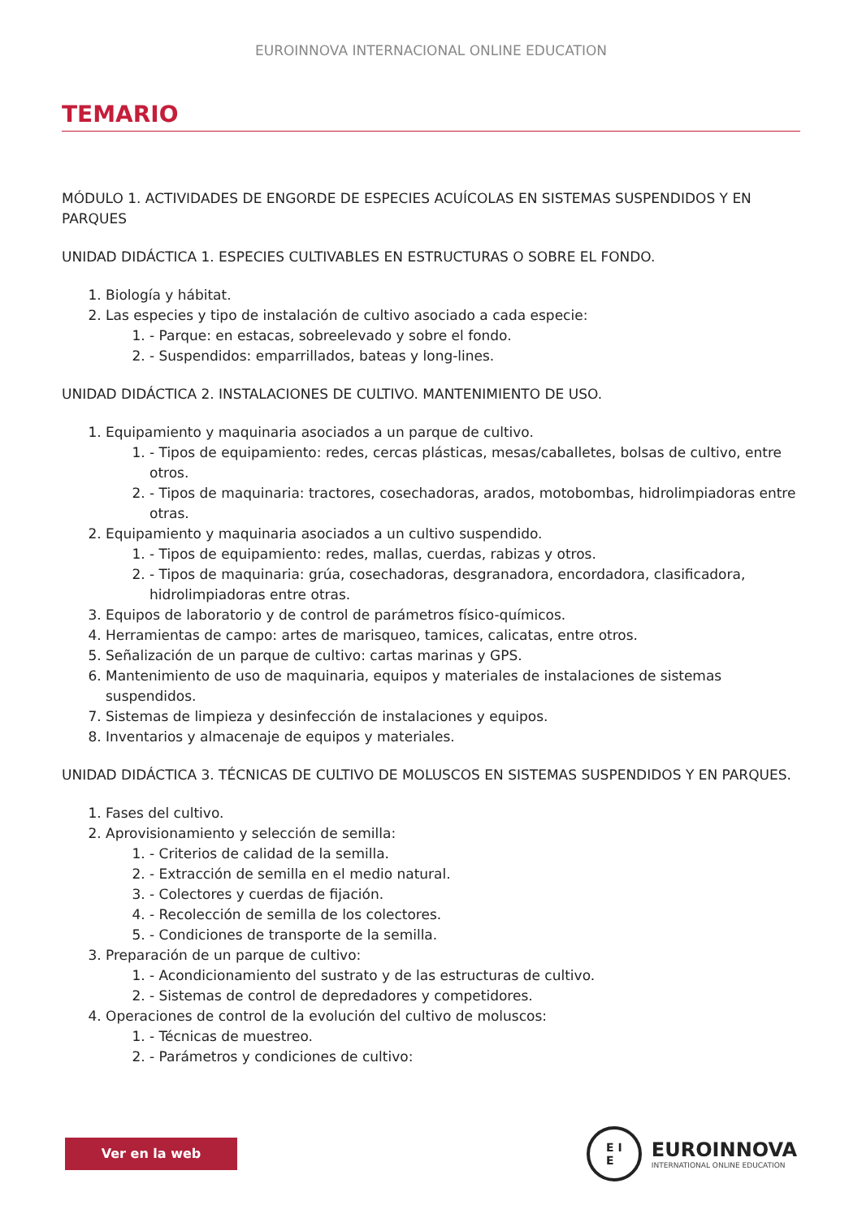EUROINNOVA INTERNACIONAL ONLINE EDUCATION
TEMARIO
MÓDULO 1. ACTIVIDADES DE ENGORDE DE ESPECIES ACUÍCOLAS EN SISTEMAS SUSPENDIDOS Y EN PARQUES
UNIDAD DIDÁCTICA 1. ESPECIES CULTIVABLES EN ESTRUCTURAS O SOBRE EL FONDO.
1. Biología y hábitat.
2. Las especies y tipo de instalación de cultivo asociado a cada especie:
1. - Parque: en estacas, sobreelevado y sobre el fondo.
2. - Suspendidos: emparrillados, bateas y long-lines.
UNIDAD DIDÁCTICA 2. INSTALACIONES DE CULTIVO. MANTENIMIENTO DE USO.
1. Equipamiento y maquinaria asociados a un parque de cultivo.
1. - Tipos de equipamiento: redes, cercas plásticas, mesas/caballetes, bolsas de cultivo, entre otros.
2. - Tipos de maquinaria: tractores, cosechadoras, arados, motobombas, hidrolimpiadoras entre otras.
2. Equipamiento y maquinaria asociados a un cultivo suspendido.
1. - Tipos de equipamiento: redes, mallas, cuerdas, rabizas y otros.
2. - Tipos de maquinaria: grúa, cosechadoras, desgranadora, encordadora, clasificadora, hidrolimpiadoras entre otras.
3. Equipos de laboratorio y de control de parámetros físico-químicos.
4. Herramientas de campo: artes de marisqueo, tamices, calicatas, entre otros.
5. Señalización de un parque de cultivo: cartas marinas y GPS.
6. Mantenimiento de uso de maquinaria, equipos y materiales de instalaciones de sistemas suspendidos.
7. Sistemas de limpieza y desinfección de instalaciones y equipos.
8. Inventarios y almacenaje de equipos y materiales.
UNIDAD DIDÁCTICA 3. TÉCNICAS DE CULTIVO DE MOLUSCOS EN SISTEMAS SUSPENDIDOS Y EN PARQUES.
1. Fases del cultivo.
2. Aprovisionamiento y selección de semilla:
1. - Criterios de calidad de la semilla.
2. - Extracción de semilla en el medio natural.
3. - Colectores y cuerdas de fijación.
4. - Recolección de semilla de los colectores.
5. - Condiciones de transporte de la semilla.
3. Preparación de un parque de cultivo:
1. - Acondicionamiento del sustrato y de las estructuras de cultivo.
2. - Sistemas de control de depredadores y competidores.
4. Operaciones de control de la evolución del cultivo de moluscos:
1. - Técnicas de muestreo.
2. - Parámetros y condiciones de cultivo:
Ver en la web
E I
E
EUROINNOVA
INTERNATIONAL ONLINE EDUCATION